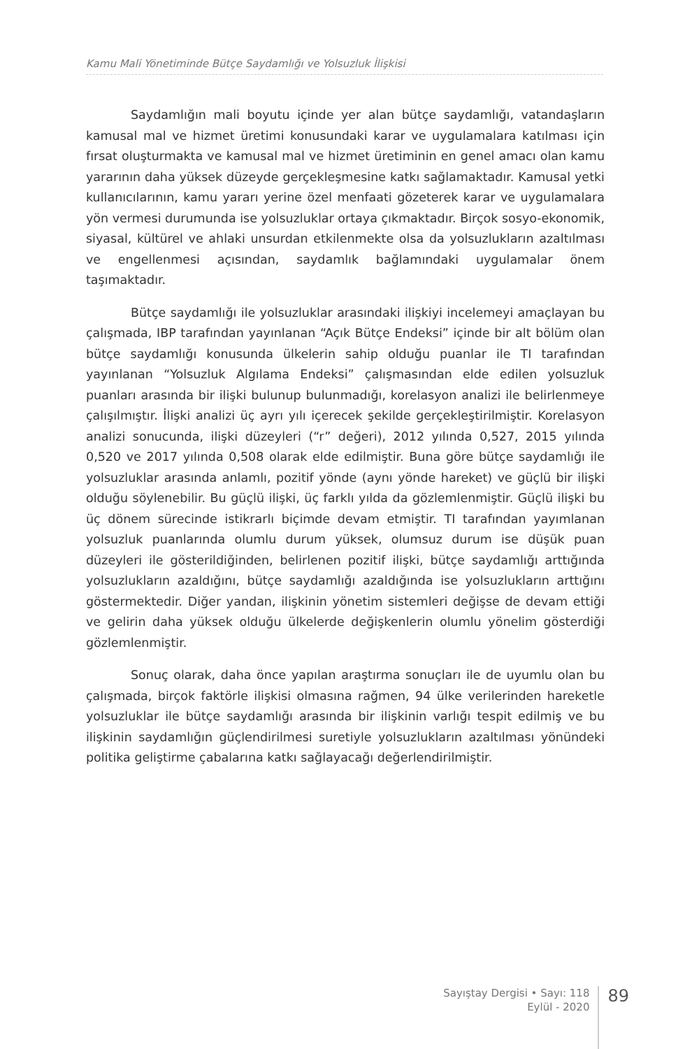Kamu Mali Yönetiminde Bütçe Saydamlığı ve Yolsuzluk İlişkisi
Saydamlığın mali boyutu içinde yer alan bütçe saydamlığı, vatandaşların kamusal mal ve hizmet üretimi konusundaki karar ve uygulamalara katılması için fırsat oluşturmakta ve kamusal mal ve hizmet üretiminin en genel amacı olan kamu yararının daha yüksek düzeyde gerçekleşmesine katkı sağlamaktadır. Kamusal yetki kullanıcılarının, kamu yararı yerine özel menfaati gözeterek karar ve uygulamalara yön vermesi durumunda ise yolsuzluklar ortaya çıkmaktadır. Birçok sosyo-ekonomik, siyasal, kültürel ve ahlaki unsurdan etkilenmekte olsa da yolsuzlukların azaltılması ve engellenmesi açısından, saydamlık bağlamındaki uygulamalar önem taşımaktadır.
Bütçe saydamlığı ile yolsuzluklar arasındaki ilişkiyi incelemeyi amaçlayan bu çalışmada, IBP tarafından yayınlanan “Açık Bütçe Endeksi” içinde bir alt bölüm olan bütçe saydamlığı konusunda ülkelerin sahip olduğu puanlar ile TI tarafından yayınlanan “Yolsuzluk Algılama Endeksi” çalışmasından elde edilen yolsuzluk puanları arasında bir ilişki bulunup bulunmadığı, korelasyon analizi ile belirlenmeye çalışılmıştır. İlişki analizi üç ayrı yılı içerecek şekilde gerçekleştirilmiştir. Korelasyon analizi sonucunda, ilişki düzeyleri (“r” değeri), 2012 yılında 0,527, 2015 yılında 0,520 ve 2017 yılında 0,508 olarak elde edilmiştir. Buna göre bütçe saydamlığı ile yolsuzluklar arasında anlamlı, pozitif yönde (aynı yönde hareket) ve güçlü bir ilişki olduğu söylenebilir. Bu güçlü ilişki, üç farklı yılda da gözlemlenmiştir. Güçlü ilişki bu üç dönem sürecinde istikrarlı biçimde devam etmiştir. TI tarafından yayımlanan yolsuzluk puanlarında olumlu durum yüksek, olumsuz durum ise düşük puan düzeyleri ile gösterildiğinden, belirlenen pozitif ilişki, bütçe saydamlığı arttığında yolsuzlukların azaldığını, bütçe saydamlığı azaldığında ise yolsuzlukların arttığını göstermektedir. Diğer yandan, ilişkinin yönetim sistemleri değişse de devam ettiği ve gelirin daha yüksek olduğu ülkelerde değişkenlerin olumlu yönelim gösterdiği gözlemlenmiştir.
Sonuç olarak, daha önce yapılan araştırma sonuçları ile de uyumlu olan bu çalışmada, birçok faktörle ilişkisi olmasına rağmen, 94 ülke verilerinden hareketle yolsuzluklar ile bütçe saydamlığı arasında bir ilişkinin varlığı tespit edilmiş ve bu ilişkinin saydamlığın güçlendirilmesi suretiyle yolsuzlukların azaltılması yönündeki politika geliştirme çabalarına katkı sağlayacağı değerlendirilmiştir.
Sayıştay Dergisi • Sayı: 118
Eylül - 2020
89